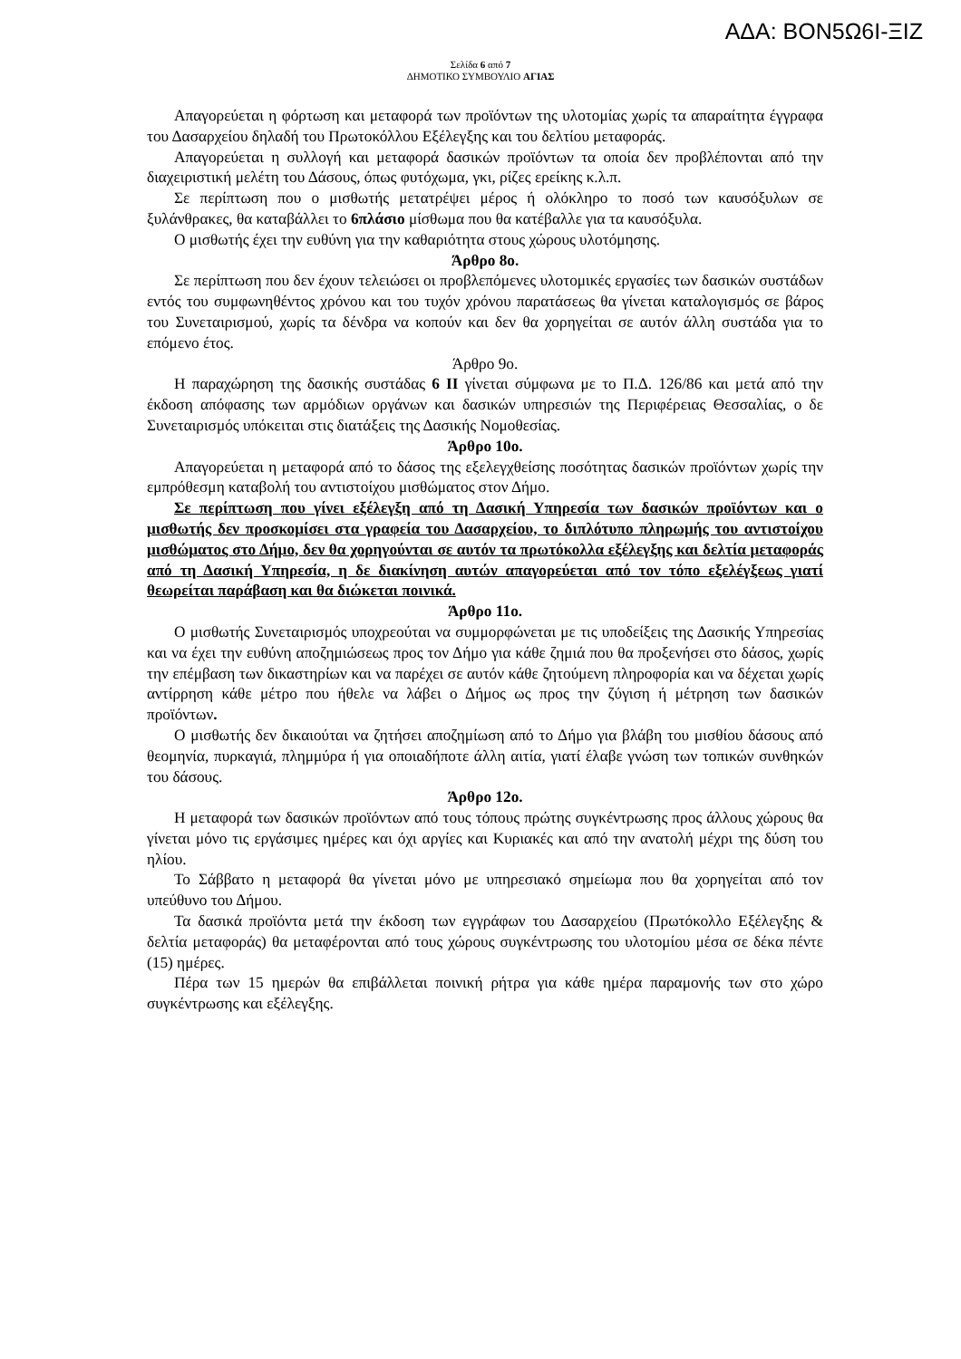ΑΔΑ: ΒΟΝ5Ω6Ι-ΞΙΖ
Σελίδα 6 από 7
ΔΗΜΟΤΙΚΟ ΣΥΜΒΟΥΛΙΟ ΑΓΙΑΣ
Απαγορεύεται η φόρτωση και μεταφορά των προϊόντων της υλοτομίας χωρίς τα απαραίτητα έγγραφα του Δασαρχείου δηλαδή του Πρωτοκόλλου Εξέλεγξης και του δελτίου μεταφοράς.
Απαγορεύεται η συλλογή και μεταφορά δασικών προϊόντων τα οποία δεν προβλέπονται από την διαχειριστική μελέτη του Δάσους, όπως φυτόχωμα, γκι, ρίζες ερείκης κ.λ.π.
Σε περίπτωση που ο μισθωτής μετατρέψει μέρος ή ολόκληρο το ποσό των καυσόξυλων σε ξυλάνθρακες, θα καταβάλλει το 6πλάσιο μίσθωμα που θα κατέβαλλε για τα καυσόξυλα.
Ο μισθωτής έχει την ευθύνη για την καθαριότητα στους χώρους υλοτόμησης.
Άρθρο 8ο.
Σε περίπτωση που δεν έχουν τελειώσει οι προβλεπόμενες υλοτομικές εργασίες των δασικών συστάδων εντός του συμφωνηθέντος χρόνου και του τυχόν χρόνου παρατάσεως θα γίνεται καταλογισμός σε βάρος του Συνεταιρισμού, χωρίς τα δένδρα να κοπούν και δεν θα χορηγείται σε αυτόν άλλη συστάδα για το επόμενο έτος.
Άρθρο 9ο.
Η παραχώρηση της δασικής συστάδας 6 II γίνεται σύμφωνα με το Π.Δ. 126/86 και μετά από την έκδοση απόφασης των αρμόδιων οργάνων και δασικών υπηρεσιών της Περιφέρειας Θεσσαλίας, ο δε Συνεταιρισμός υπόκειται στις διατάξεις της Δασικής Νομοθεσίας.
Άρθρο 10ο.
Απαγορεύεται η μεταφορά από το δάσος της εξελεγχθείσης ποσότητας δασικών προϊόντων χωρίς την εμπρόθεσμη καταβολή του αντιστοίχου μισθώματος στον Δήμο.
Σε περίπτωση που γίνει εξέλεγξη από τη Δασική Υπηρεσία των δασικών προϊόντων και ο μισθωτής δεν προσκομίσει στα γραφεία του Δασαρχείου, το διπλότυπο πληρωμής του αντιστοίχου μισθώματος στο Δήμο, δεν θα χορηγούνται σε αυτόν τα πρωτόκολλα εξέλεγξης και δελτία μεταφοράς από τη Δασική Υπηρεσία, η δε διακίνηση αυτών απαγορεύεται από τον τόπο εξελέγξεως γιατί θεωρείται παράβαση και θα διώκεται ποινικά.
Άρθρο 11ο.
Ο μισθωτής Συνεταιρισμός υποχρεούται να συμμορφώνεται με τις υποδείξεις της Δασικής Υπηρεσίας και να έχει την ευθύνη αποζημιώσεως προς τον Δήμο για κάθε ζημιά που θα προξενήσει στο δάσος, χωρίς την επέμβαση των δικαστηρίων και να παρέχει σε αυτόν κάθε ζητούμενη πληροφορία και να δέχεται χωρίς αντίρρηση κάθε μέτρο που ήθελε να λάβει ο Δήμος ως προς την ζύγιση ή μέτρηση των δασικών προϊόντων.
Ο μισθωτής δεν δικαιούται να ζητήσει αποζημίωση από το Δήμο για βλάβη του μισθίου δάσους από θεομηνία, πυρκαγιά, πλημμύρα ή για οποιαδήποτε άλλη αιτία, γιατί έλαβε γνώση των τοπικών συνθηκών του δάσους.
Άρθρο 12ο.
Η μεταφορά των δασικών προϊόντων από τους τόπους πρώτης συγκέντρωσης προς άλλους χώρους θα γίνεται μόνο τις εργάσιμες ημέρες και όχι αργίες και Κυριακές και από την ανατολή μέχρι της δύση του ηλίου.
Το Σάββατο η μεταφορά θα γίνεται μόνο με υπηρεσιακό σημείωμα που θα χορηγείται από τον υπεύθυνο του Δήμου.
Τα δασικά προϊόντα μετά την έκδοση των εγγράφων του Δασαρχείου (Πρωτόκολλο Εξέλεγξης & δελτία μεταφοράς) θα μεταφέρονται από τους χώρους συγκέντρωσης του υλοτομίου μέσα σε δέκα πέντε (15) ημέρες.
Πέρα των 15 ημερών θα επιβάλλεται ποινική ρήτρα για κάθε ημέρα παραμονής των στο χώρο συγκέντρωσης και εξέλεγξης.